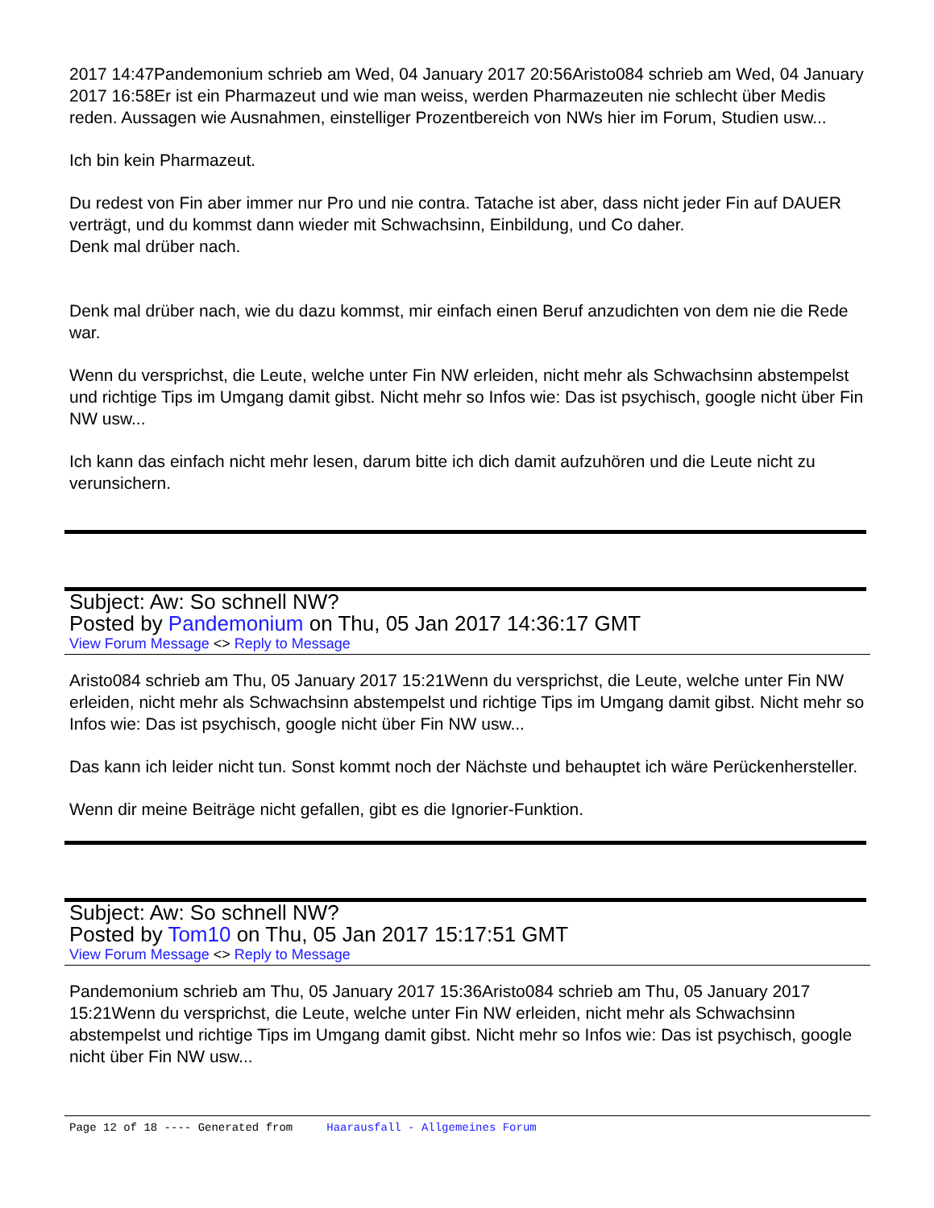2017 14:47Pandemonium schrieb am Wed, 04 January 2017 20:56Aristo084 schrieb am Wed, 04 January 2017 16:58Er ist ein Pharmazeut und wie man weiss, werden Pharmazeuten nie schlecht über Medis reden. Aussagen wie Ausnahmen, einstelliger Prozentbereich von NWs hier im Forum, Studien usw...
Ich bin kein Pharmazeut.
Du redest von Fin aber immer nur Pro und nie contra. Tatache ist aber, dass nicht jeder Fin auf DAUER verträgt, und du kommst dann wieder mit Schwachsinn, Einbildung, und Co daher.
Denk mal drüber nach.
Denk mal drüber nach, wie du dazu kommst, mir einfach einen Beruf anzudichten von dem nie die Rede war.
Wenn du versprichst, die Leute, welche unter Fin NW erleiden, nicht mehr als Schwachsinn abstempelst und richtige Tips im Umgang damit gibst. Nicht mehr so Infos wie: Das ist psychisch, google nicht über Fin NW usw...
Ich kann das einfach nicht mehr lesen, darum bitte ich dich damit aufzuhören und die Leute nicht zu verunsichern.
Subject: Aw: So schnell NW?
Posted by Pandemonium on Thu, 05 Jan 2017 14:36:17 GMT
View Forum Message <> Reply to Message
Aristo084 schrieb am Thu, 05 January 2017 15:21Wenn du versprichst, die Leute, welche unter Fin NW erleiden, nicht mehr als Schwachsinn abstempelst und richtige Tips im Umgang damit gibst. Nicht mehr so Infos wie: Das ist psychisch, google nicht über Fin NW usw...
Das kann ich leider nicht tun. Sonst kommt noch der Nächste und behauptet ich wäre Perückenhersteller.
Wenn dir meine Beiträge nicht gefallen, gibt es die Ignorier-Funktion.
Subject: Aw: So schnell NW?
Posted by Tom10 on Thu, 05 Jan 2017 15:17:51 GMT
View Forum Message <> Reply to Message
Pandemonium schrieb am Thu, 05 January 2017 15:36Aristo084 schrieb am Thu, 05 January 2017 15:21Wenn du versprichst, die Leute, welche unter Fin NW erleiden, nicht mehr als Schwachsinn abstempelst und richtige Tips im Umgang damit gibst. Nicht mehr so Infos wie: Das ist psychisch, google nicht über Fin NW usw...
Page 12 of 18 ---- Generated from Haarausfall - Allgemeines Forum